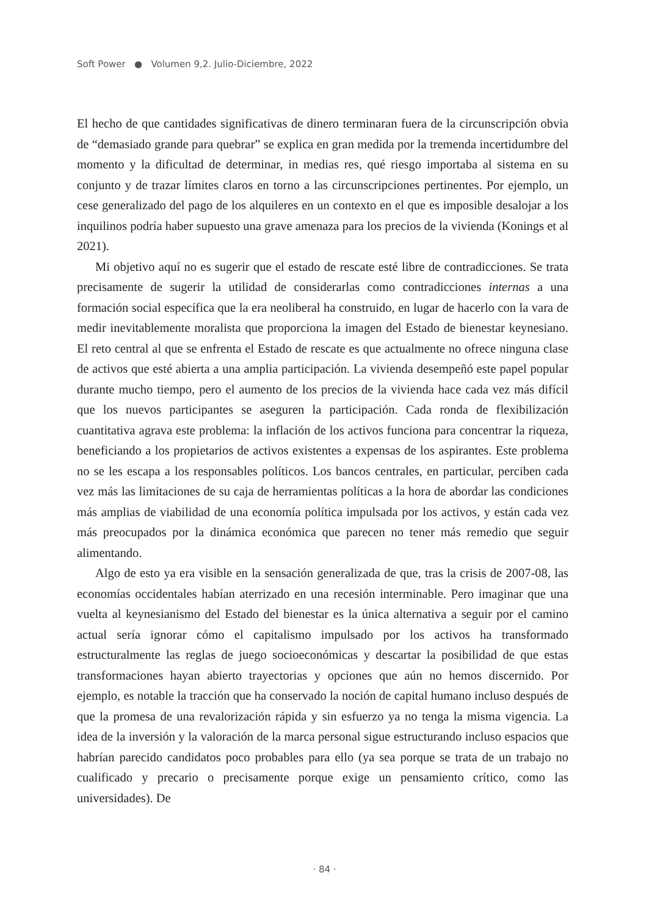Soft Power ● Volumen 9,2. Julio-Diciembre, 2022
El hecho de que cantidades significativas de dinero terminaran fuera de la circunscripción obvia de “demasiado grande para quebrar” se explica en gran medida por la tremenda incertidumbre del momento y la dificultad de determinar, in medias res, qué riesgo importaba al sistema en su conjunto y de trazar límites claros en torno a las circunscripciones pertinentes. Por ejemplo, un cese generalizado del pago de los alquileres en un contexto en el que es imposible desalojar a los inquilinos podría haber supuesto una grave amenaza para los precios de la vivienda (Konings et al 2021).
Mi objetivo aquí no es sugerir que el estado de rescate esté libre de contradicciones. Se trata precisamente de sugerir la utilidad de considerarlas como contradicciones internas a una formación social específica que la era neoliberal ha construido, en lugar de hacerlo con la vara de medir inevitablemente moralista que proporciona la imagen del Estado de bienestar keynesiano. El reto central al que se enfrenta el Estado de rescate es que actualmente no ofrece ninguna clase de activos que esté abierta a una amplia participación. La vivienda desempeñó este papel popular durante mucho tiempo, pero el aumento de los precios de la vivienda hace cada vez más difícil que los nuevos participantes se aseguren la participación. Cada ronda de flexibilización cuantitativa agrava este problema: la inflación de los activos funciona para concentrar la riqueza, beneficiando a los propietarios de activos existentes a expensas de los aspirantes. Este problema no se les escapa a los responsables políticos. Los bancos centrales, en particular, perciben cada vez más las limitaciones de su caja de herramientas políticas a la hora de abordar las condiciones más amplias de viabilidad de una economía política impulsada por los activos, y están cada vez más preocupados por la dinámica económica que parecen no tener más remedio que seguir alimentando.
Algo de esto ya era visible en la sensación generalizada de que, tras la crisis de 2007-08, las economías occidentales habían aterrizado en una recesión interminable. Pero imaginar que una vuelta al keynesianismo del Estado del bienestar es la única alternativa a seguir por el camino actual sería ignorar cómo el capitalismo impulsado por los activos ha transformado estructuralmente las reglas de juego socioeconómicas y descartar la posibilidad de que estas transformaciones hayan abierto trayectorias y opciones que aún no hemos discernido. Por ejemplo, es notable la tracción que ha conservado la noción de capital humano incluso después de que la promesa de una revalorización rápida y sin esfuerzo ya no tenga la misma vigencia. La idea de la inversión y la valoración de la marca personal sigue estructurando incluso espacios que habrían parecido candidatos poco probables para ello (ya sea porque se trata de un trabajo no cualificado y precario o precisamente porque exige un pensamiento crítico, como las universidades). De
· 84 ·